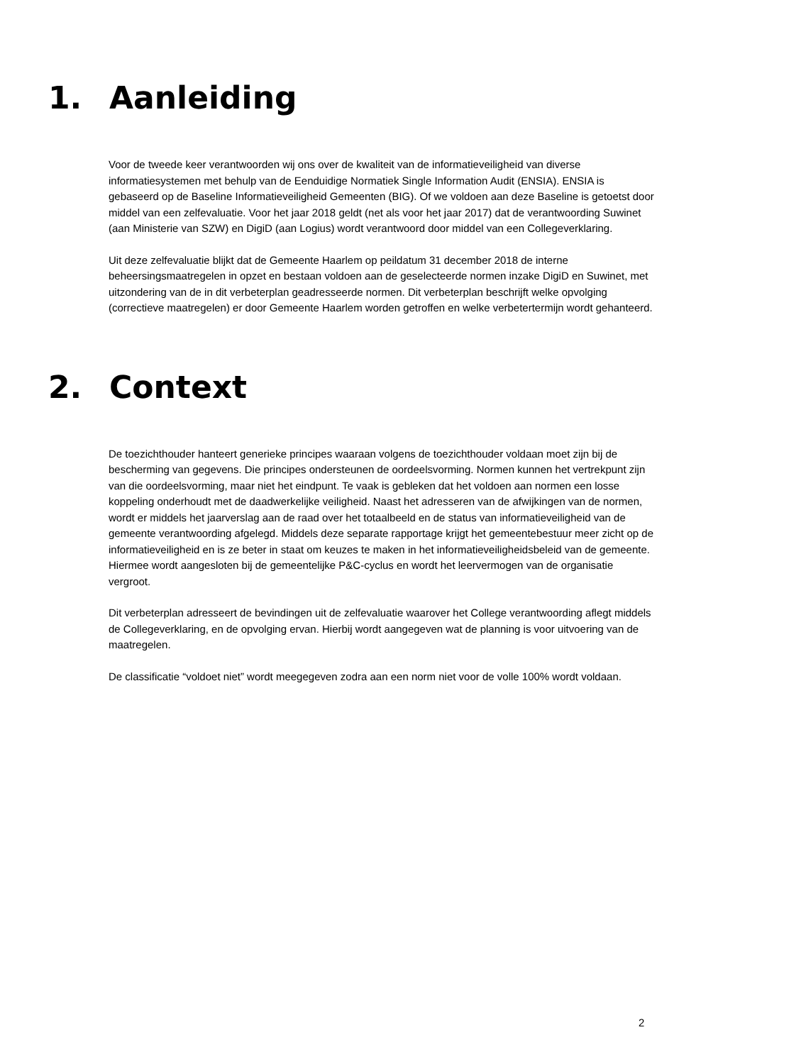1. Aanleiding
Voor de tweede keer verantwoorden wij ons over de kwaliteit van de informatieveiligheid van diverse informatiesystemen met behulp van de Eenduidige Normatiek Single Information Audit (ENSIA). ENSIA is gebaseerd op de Baseline Informatieveiligheid Gemeenten (BIG). Of we voldoen aan deze Baseline is getoetst door middel van een zelfevaluatie. Voor het jaar 2018 geldt (net als voor het jaar 2017) dat de verantwoording Suwinet (aan Ministerie van SZW) en DigiD (aan Logius) wordt verantwoord door middel van een Collegeverklaring.
Uit deze zelfevaluatie blijkt dat de Gemeente Haarlem op peildatum 31 december 2018 de interne beheersingsmaatregelen in opzet en bestaan voldoen aan de geselecteerde normen inzake DigiD en Suwinet, met uitzondering van de in dit verbeterplan geadresseerde normen. Dit verbeterplan beschrijft welke opvolging (correctieve maatregelen) er door Gemeente Haarlem worden getroffen en welke verbetertermijn wordt gehanteerd.
2. Context
De toezichthouder hanteert generieke principes waaraan volgens de toezichthouder voldaan moet zijn bij de bescherming van gegevens. Die principes ondersteunen de oordeelsvorming. Normen kunnen het vertrekpunt zijn van die oordeelsvorming, maar niet het eindpunt. Te vaak is gebleken dat het voldoen aan normen een losse koppeling onderhoudt met de daadwerkelijke veiligheid. Naast het adresseren van de afwijkingen van de normen, wordt er middels het jaarverslag aan de raad over het totaalbeeld en de status van informatieveiligheid van de gemeente verantwoording afgelegd. Middels deze separate rapportage krijgt het gemeentebestuur meer zicht op de informatieveiligheid en is ze beter in staat om keuzes te maken in het informatieveiligheidsbeleid van de gemeente. Hiermee wordt aangesloten bij de gemeentelijke P&C-cyclus en wordt het leervermogen van de organisatie vergroot.
Dit verbeterplan adresseert de bevindingen uit de zelfevaluatie waarover het College verantwoording aflegt middels de Collegeverklaring, en de opvolging ervan. Hierbij wordt aangegeven wat de planning is voor uitvoering van de maatregelen.
De classificatie “voldoet niet” wordt meegegeven zodra aan een norm niet voor de volle 100% wordt voldaan.
2